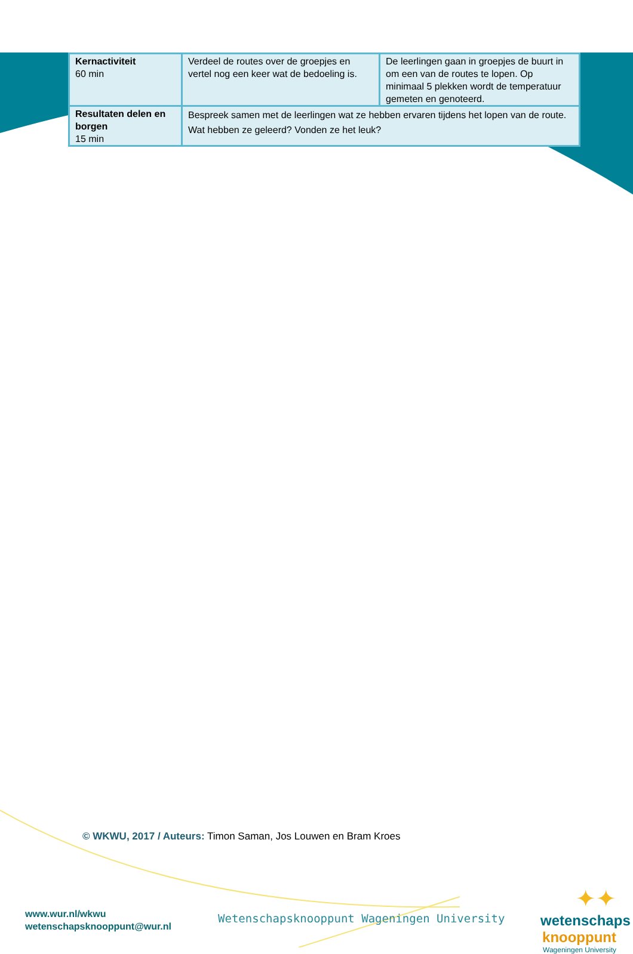| Kernactiviteit 60 min | Verdeel de routes over de groepjes en vertel nog een keer wat de bedoeling is. | De leerlingen gaan in groepjes de buurt in om een van de routes te lopen. Op minimaal 5 plekken wordt de temperatuur gemeten en genoteerd. |
| Resultaten delen en borgen 15 min | Bespreek samen met de leerlingen wat ze hebben ervaren tijdens het lopen van de route. Wat hebben ze geleerd? Vonden ze het leuk? | |
© WKWU, 2017 / Auteurs: Timon Saman, Jos Louwen en Bram Kroes
www.wur.nl/wkwu
wetenschapsknooppunt@wur.nl
Wetenschapsknooppunt Wageningen University
✦✦
wetenschaps
knooppunt
Wageningen University